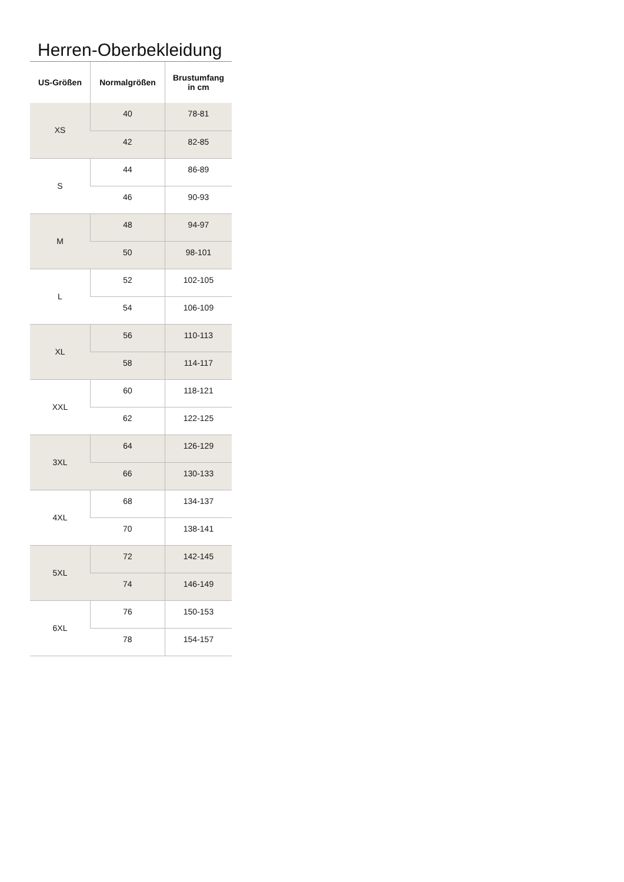Herren-Oberbekleidung
| US-Größen | Normalgrößen | Brustumfang in cm |
| --- | --- | --- |
| XS | 40 | 78-81 |
| | 42 | 82-85 |
| S | 44 | 86-89 |
| | 46 | 90-93 |
| M | 48 | 94-97 |
| | 50 | 98-101 |
| L | 52 | 102-105 |
| | 54 | 106-109 |
| XL | 56 | 110-113 |
| | 58 | 114-117 |
| XXL | 60 | 118-121 |
| | 62 | 122-125 |
| 3XL | 64 | 126-129 |
| | 66 | 130-133 |
| 4XL | 68 | 134-137 |
| | 70 | 138-141 |
| 5XL | 72 | 142-145 |
| | 74 | 146-149 |
| 6XL | 76 | 150-153 |
| | 78 | 154-157 |